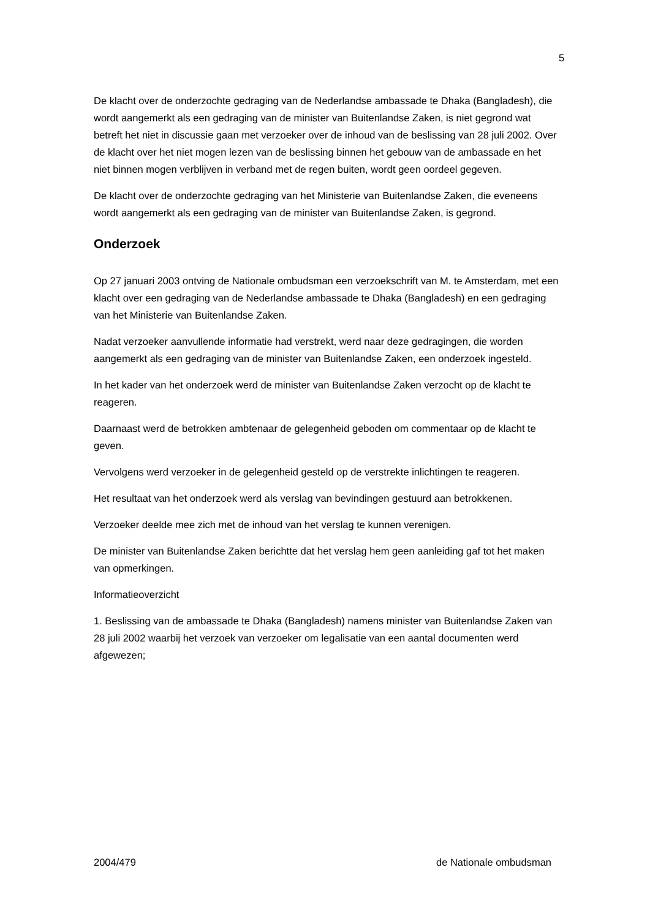5
De klacht over de onderzochte gedraging van de Nederlandse ambassade te Dhaka (Bangladesh), die wordt aangemerkt als een gedraging van de minister van Buitenlandse Zaken, is niet gegrond wat betreft het niet in discussie gaan met verzoeker over de inhoud van de beslissing van 28 juli 2002. Over de klacht over het niet mogen lezen van de beslissing binnen het gebouw van de ambassade en het niet binnen mogen verblijven in verband met de regen buiten, wordt geen oordeel gegeven.
De klacht over de onderzochte gedraging van het Ministerie van Buitenlandse Zaken, die eveneens wordt aangemerkt als een gedraging van de minister van Buitenlandse Zaken, is gegrond.
Onderzoek
Op 27 januari 2003 ontving de Nationale ombudsman een verzoekschrift van M. te Amsterdam, met een klacht over een gedraging van de Nederlandse ambassade te Dhaka (Bangladesh) en een gedraging van het Ministerie van Buitenlandse Zaken.
Nadat verzoeker aanvullende informatie had verstrekt, werd naar deze gedragingen, die worden aangemerkt als een gedraging van de minister van Buitenlandse Zaken, een onderzoek ingesteld.
In het kader van het onderzoek werd de minister van Buitenlandse Zaken verzocht op de klacht te reageren.
Daarnaast werd de betrokken ambtenaar de gelegenheid geboden om commentaar op de klacht te geven.
Vervolgens werd verzoeker in de gelegenheid gesteld op de verstrekte inlichtingen te reageren.
Het resultaat van het onderzoek werd als verslag van bevindingen gestuurd aan betrokkenen.
Verzoeker deelde mee zich met de inhoud van het verslag te kunnen verenigen.
De minister van Buitenlandse Zaken berichtte dat het verslag hem geen aanleiding gaf tot het maken van opmerkingen.
Informatieoverzicht
1. Beslissing van de ambassade te Dhaka (Bangladesh) namens minister van Buitenlandse Zaken van 28 juli 2002 waarbij het verzoek van verzoeker om legalisatie van een aantal documenten werd afgewezen;
2004/479 de Nationale ombudsman